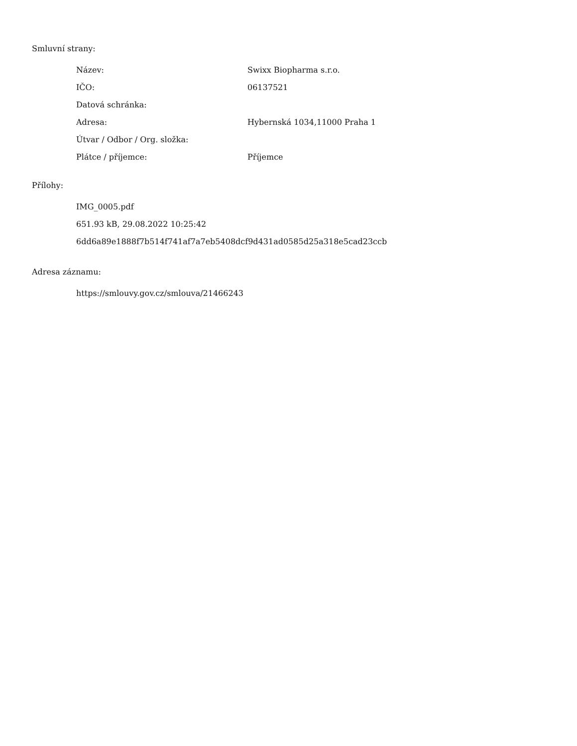Smluvní strany:
| Název: | Swixx Biopharma s.r.o. |
| IČO: | 06137521 |
| Datová schránka: | |
| Adresa: | Hybernská 1034,11000 Praha 1 |
| Útvar / Odbor / Org. složka: | |
| Plátce / příjemce: | Příjemce |
Přílohy:
IMG_0005.pdf
651.93 kB, 29.08.2022 10:25:42
6dd6a89e1888f7b514f741af7a7eb5408dcf9d431ad0585d25a318e5cad23ccb
Adresa záznamu:
https://smlouvy.gov.cz/smlouva/21466243